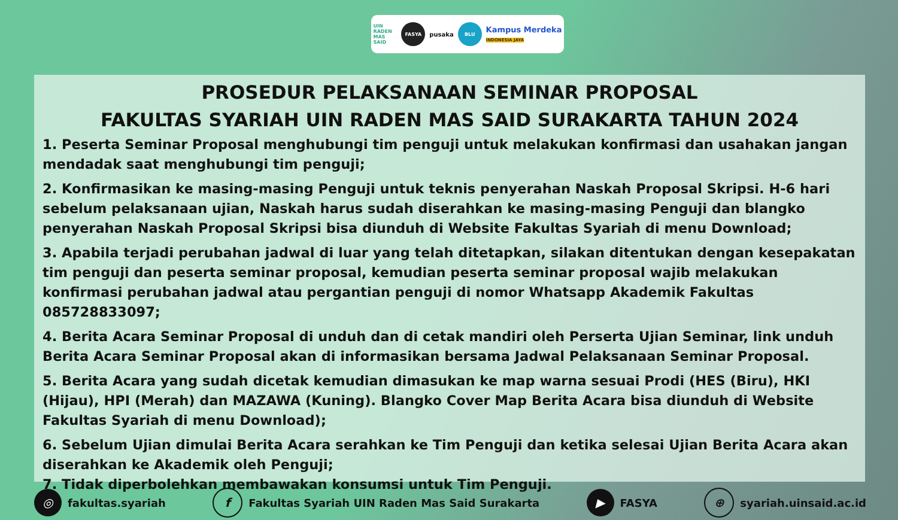UIN RADEN MAS SAID
FASYA
pusaka
BLU
Kampus Merdeka
INDONESIA JAYA
PROSEDUR PELAKSANAAN SEMINAR PROPOSAL
FAKULTAS SYARIAH UIN RADEN MAS SAID SURAKARTA TAHUN 2024
1. Peserta Seminar Proposal menghubungi tim penguji untuk melakukan konfirmasi dan usahakan jangan mendadak saat menghubungi tim penguji;
2. Konfirmasikan ke masing-masing Penguji untuk teknis penyerahan Naskah Proposal Skripsi. H-6 hari sebelum pelaksanaan ujian, Naskah harus sudah diserahkan ke masing-masing Penguji dan blangko penyerahan Naskah Proposal Skripsi bisa diunduh di Website Fakultas Syariah di menu Download;
3. Apabila terjadi perubahan jadwal di luar yang telah ditetapkan, silakan ditentukan dengan kesepakatan tim penguji dan peserta seminar proposal, kemudian peserta seminar proposal wajib melakukan konfirmasi perubahan jadwal atau pergantian penguji di nomor Whatsapp Akademik Fakultas 085728833097;
4. Berita Acara Seminar Proposal di unduh dan di cetak mandiri oleh Perserta Ujian Seminar, link unduh Berita Acara Seminar Proposal akan di informasikan bersama Jadwal Pelaksanaan Seminar Proposal.
5. Berita Acara yang sudah dicetak kemudian dimasukan ke map warna sesuai Prodi (HES (Biru), HKI (Hijau), HPI (Merah) dan MAZAWA (Kuning). Blangko Cover Map Berita Acara bisa diunduh di Website Fakultas Syariah di menu Download);
6. Sebelum Ujian dimulai Berita Acara serahkan ke Tim Penguji dan ketika selesai Ujian Berita Acara akan diserahkan ke Akademik oleh Penguji;
7. Tidak diperbolehkan membawakan konsumsi untuk Tim Penguji.
◎ fakultas.syariah f Fakultas Syariah UIN Raden Mas Said Surakarta ▶ FASYA ⊕ syariah.uinsaid.ac.id